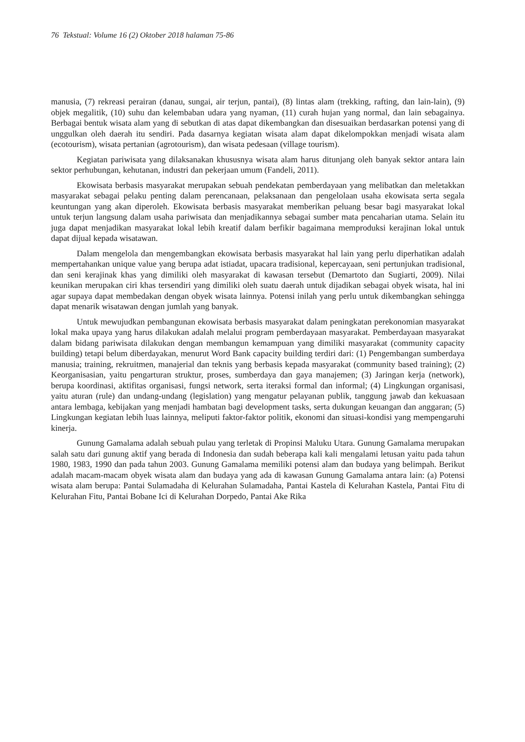76 Tekstual: Volume 16 (2) Oktober 2018 halaman 75-86
manusia, (7) rekreasi perairan (danau, sungai, air terjun, pantai), (8) lintas alam (trekking, rafting, dan lain-lain), (9) objek megalitik, (10) suhu dan kelembaban udara yang nyaman, (11) curah hujan yang normal, dan lain sebagainya. Berbagai bentuk wisata alam yang di sebutkan di atas dapat dikembangkan dan disesuaikan berdasarkan potensi yang di unggulkan oleh daerah itu sendiri. Pada dasarnya kegiatan wisata alam dapat dikelompokkan menjadi wisata alam (ecotourism), wisata pertanian (agrotourism), dan wisata pedesaan (village tourism).
Kegiatan pariwisata yang dilaksanakan khususnya wisata alam harus ditunjang oleh banyak sektor antara lain sektor perhubungan, kehutanan, industri dan pekerjaan umum (Fandeli, 2011).
Ekowisata berbasis masyarakat merupakan sebuah pendekatan pemberdayaan yang melibatkan dan meletakkan masyarakat sebagai pelaku penting dalam perencanaan, pelaksanaan dan pengelolaan usaha ekowisata serta segala keuntungan yang akan diperoleh. Ekowisata berbasis masyarakat memberikan peluang besar bagi masyarakat lokal untuk terjun langsung dalam usaha pariwisata dan menjadikannya sebagai sumber mata pencaharian utama. Selain itu juga dapat menjadikan masyarakat lokal lebih kreatif dalam berfikir bagaimana memproduksi kerajinan lokal untuk dapat dijual kepada wisatawan.
Dalam mengelola dan mengembangkan ekowisata berbasis masyarakat hal lain yang perlu diperhatikan adalah mempertahankan unique value yang berupa adat istiadat, upacara tradisional, kepercayaan, seni pertunjukan tradisional, dan seni kerajinak khas yang dimiliki oleh masyarakat di kawasan tersebut (Demartoto dan Sugiarti, 2009). Nilai keunikan merupakan ciri khas tersendiri yang dimiliki oleh suatu daerah untuk dijadikan sebagai obyek wisata, hal ini agar supaya dapat membedakan dengan obyek wisata lainnya. Potensi inilah yang perlu untuk dikembangkan sehingga dapat menarik wisatawan dengan jumlah yang banyak.
Untuk mewujudkan pembangunan ekowisata berbasis masyarakat dalam peningkatan perekonomian masyarakat lokal maka upaya yang harus dilakukan adalah melalui program pemberdayaan masyarakat. Pemberdayaan masyarakat dalam bidang pariwisata dilakukan dengan membangun kemampuan yang dimiliki masyarakat (community capacity building) tetapi belum diberdayakan, menurut Word Bank capacity building terdiri dari: (1) Pengembangan sumberdaya manusia; training, rekruitmen, manajerial dan teknis yang berbasis kepada masyarakat (community based training); (2) Keorganisasian, yaitu pengarturan struktur, proses, sumberdaya dan gaya manajemen; (3) Jaringan kerja (network), berupa koordinasi, aktifitas organisasi, fungsi network, serta iteraksi formal dan informal; (4) Lingkungan organisasi, yaitu aturan (rule) dan undang-undang (legislation) yang mengatur pelayanan publik, tanggung jawab dan kekuasaan antara lembaga, kebijakan yang menjadi hambatan bagi development tasks, serta dukungan keuangan dan anggaran; (5) Lingkungan kegiatan lebih luas lainnya, meliputi faktor-faktor politik, ekonomi dan situasi-kondisi yang mempengaruhi kinerja.
Gunung Gamalama adalah sebuah pulau yang terletak di Propinsi Maluku Utara. Gunung Gamalama merupakan salah satu dari gunung aktif yang berada di Indonesia dan sudah beberapa kali kali mengalami letusan yaitu pada tahun 1980, 1983, 1990 dan pada tahun 2003. Gunung Gamalama memiliki potensi alam dan budaya yang belimpah. Berikut adalah macam-macam obyek wisata alam dan budaya yang ada di kawasan Gunung Gamalama antara lain: (a) Potensi wisata alam berupa: Pantai Sulamadaha di Kelurahan Sulamadaha, Pantai Kastela di Kelurahan Kastela, Pantai Fitu di Kelurahan Fitu, Pantai Bobane Ici di Kelurahan Dorpedo, Pantai Ake Rika